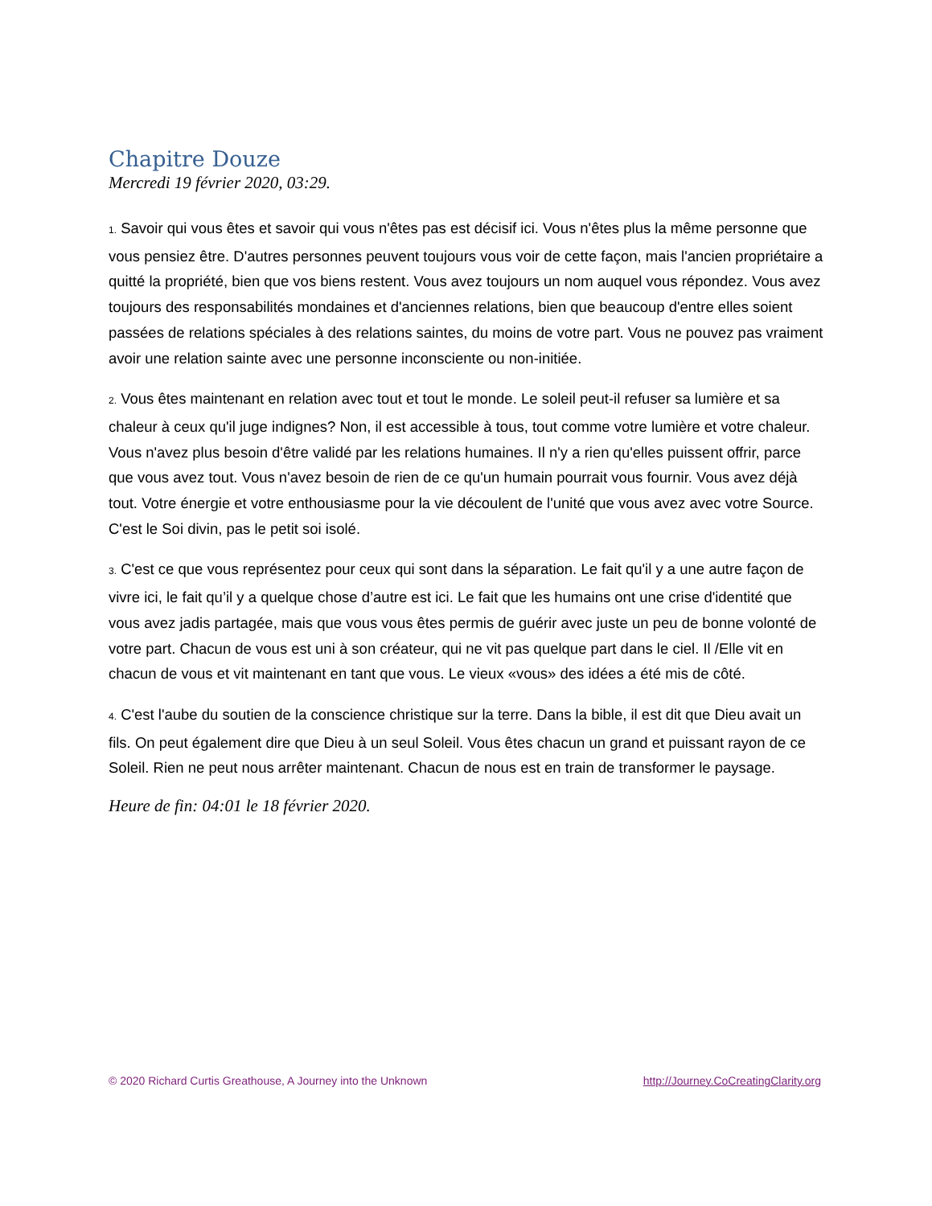Chapitre Douze
Mercredi 19 février 2020, 03:29.
1. Savoir qui vous êtes et savoir qui vous n'êtes pas est décisif ici. Vous n'êtes plus la même personne que vous pensiez être. D'autres personnes peuvent toujours vous voir de cette façon, mais l'ancien propriétaire a quitté la propriété, bien que vos biens restent. Vous avez toujours un nom auquel vous répondez. Vous avez toujours des responsabilités mondaines et d'anciennes relations, bien que beaucoup d'entre elles soient passées de relations spéciales à des relations saintes, du moins de votre part. Vous ne pouvez pas vraiment avoir une relation sainte avec une personne inconsciente ou non-initiée.
2. Vous êtes maintenant en relation avec tout et tout le monde. Le soleil peut-il refuser sa lumière et sa chaleur à ceux qu'il juge indignes? Non, il est accessible à tous, tout comme votre lumière et votre chaleur. Vous n'avez plus besoin d'être validé par les relations humaines. Il n'y a rien qu'elles puissent offrir, parce que vous avez tout. Vous n'avez besoin de rien de ce qu'un humain pourrait vous fournir. Vous avez déjà tout. Votre énergie et votre enthousiasme pour la vie découlent de l'unité que vous avez avec votre Source. C'est le Soi divin, pas le petit soi isolé.
3. C'est ce que vous représentez pour ceux qui sont dans la séparation. Le fait qu'il y a une autre façon de vivre ici, le fait qu’il y a quelque chose d’autre est ici. Le fait que les humains ont une crise d'identité que vous avez jadis partagée, mais que vous vous êtes permis de guérir avec juste un peu de bonne volonté de votre part. Chacun de vous est uni à son créateur, qui ne vit pas quelque part dans le ciel. Il /Elle vit en chacun de vous et vit maintenant en tant que vous. Le vieux «vous» des idées a été mis de côté.
4. C'est l'aube du soutien de la conscience christique sur la terre. Dans la bible, il est dit que Dieu avait un fils. On peut également dire que Dieu à un seul Soleil. Vous êtes chacun un grand et puissant rayon de ce Soleil. Rien ne peut nous arrêter maintenant. Chacun de nous est en train de transformer le paysage.
Heure de fin: 04:01 le 18 février 2020.
© 2020 Richard Curtis Greathouse, A Journey into the Unknown http://Journey.CoCreatingClarity.org